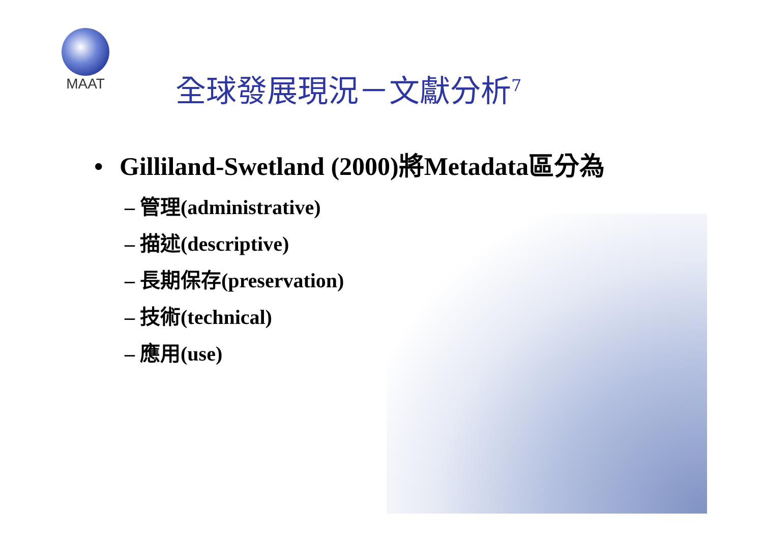MAAT
全球發展現況－文獻分析<sup>7</sup>
• Gilliland-Swetland (2000)將Metadata區分為
– 管理(administrative)
– 描述(descriptive)
– 長期保存(preservation)
– 技術(technical)
– 應用(use)